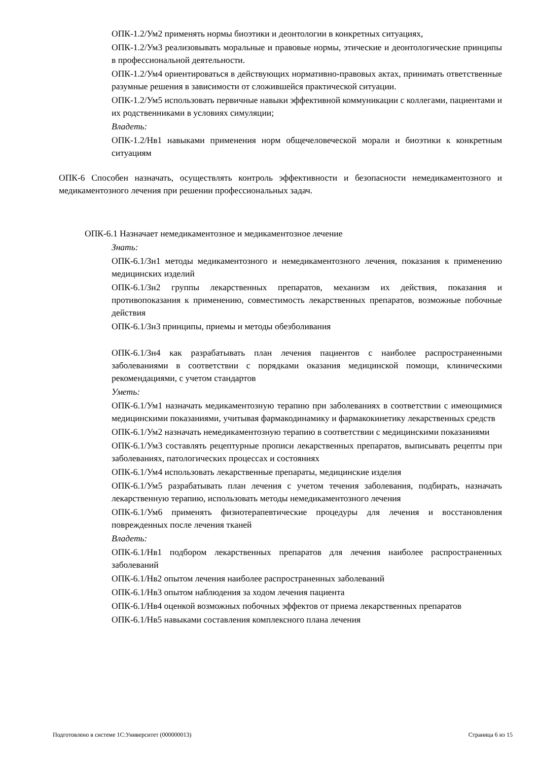ОПК-1.2/Ум2 применять нормы биоэтики и деонтологии в конкретных ситуациях,
ОПК-1.2/Ум3 реализовывать моральные и правовые нормы, этические и деонтологические принципы в профессиональной деятельности.
ОПК-1.2/Ум4 ориентироваться в действующих нормативно-правовых актах, принимать ответственные разумные решения в зависимости от сложившейся практической ситуации.
ОПК-1.2/Ум5 использовать первичные навыки эффективной коммуникации с коллегами, пациентами и их родственниками в условиях симуляции;
Владеть:
ОПК-1.2/Нв1 навыками применения норм общечеловеческой морали и биоэтики к конкретным ситуациям
ОПК-6 Способен назначать, осуществлять контроль эффективности и безопасности немедикаментозного и медикаментозного лечения при решении профессиональных задач.
ОПК-6.1 Назначает немедикаментозное и медикаментозное лечение
Знать:
ОПК-6.1/Зн1 методы медикаментозного и немедикаментозного лечения, показания к применению медицинских изделий
ОПК-6.1/Зн2 группы лекарственных препаратов, механизм их действия, показания и противопоказания к применению, совместимость лекарственных препаратов, возможные побочные действия
ОПК-6.1/Зн3 принципы, приемы и методы обезболивания
ОПК-6.1/Зн4 как разрабатывать план лечения пациентов с наиболее распространенными заболеваниями в соответствии с порядками оказания медицинской помощи, клиническими рекомендациями, с учетом стандартов
Уметь:
ОПК-6.1/Ум1 назначать медикаментозную терапию при заболеваниях в соответствии с имеющимися медицинскими показаниями, учитывая фармакодинамику и фармакокинетику лекарственных средств
ОПК-6.1/Ум2 назначать немедикаментозную терапию в соответствии с медицинскими показаниями
ОПК-6.1/Ум3 составлять рецептурные прописи лекарственных препаратов, выписывать рецепты при заболеваниях, патологических процессах и состояниях
ОПК-6.1/Ум4 использовать лекарственные препараты, медицинские изделия
ОПК-6.1/Ум5 разрабатывать план лечения с учетом течения заболевания, подбирать, назначать лекарственную терапию, использовать методы немедикаментозного лечения
ОПК-6.1/Ум6 применять физиотерапевтические процедуры для лечения и восстановления поврежденных после лечения тканей
Владеть:
ОПК-6.1/Нв1 подбором лекарственных препаратов для лечения наиболее распространенных заболеваний
ОПК-6.1/Нв2 опытом лечения наиболее распространенных заболеваний
ОПК-6.1/Нв3 опытом наблюдения за ходом лечения пациента
ОПК-6.1/Нв4 оценкой возможных побочных эффектов от приема лекарственных препаратов
ОПК-6.1/Нв5 навыками составления комплексного плана лечения
Подготовлено в системе 1С:Университет (000000013) Страница 6 из 15